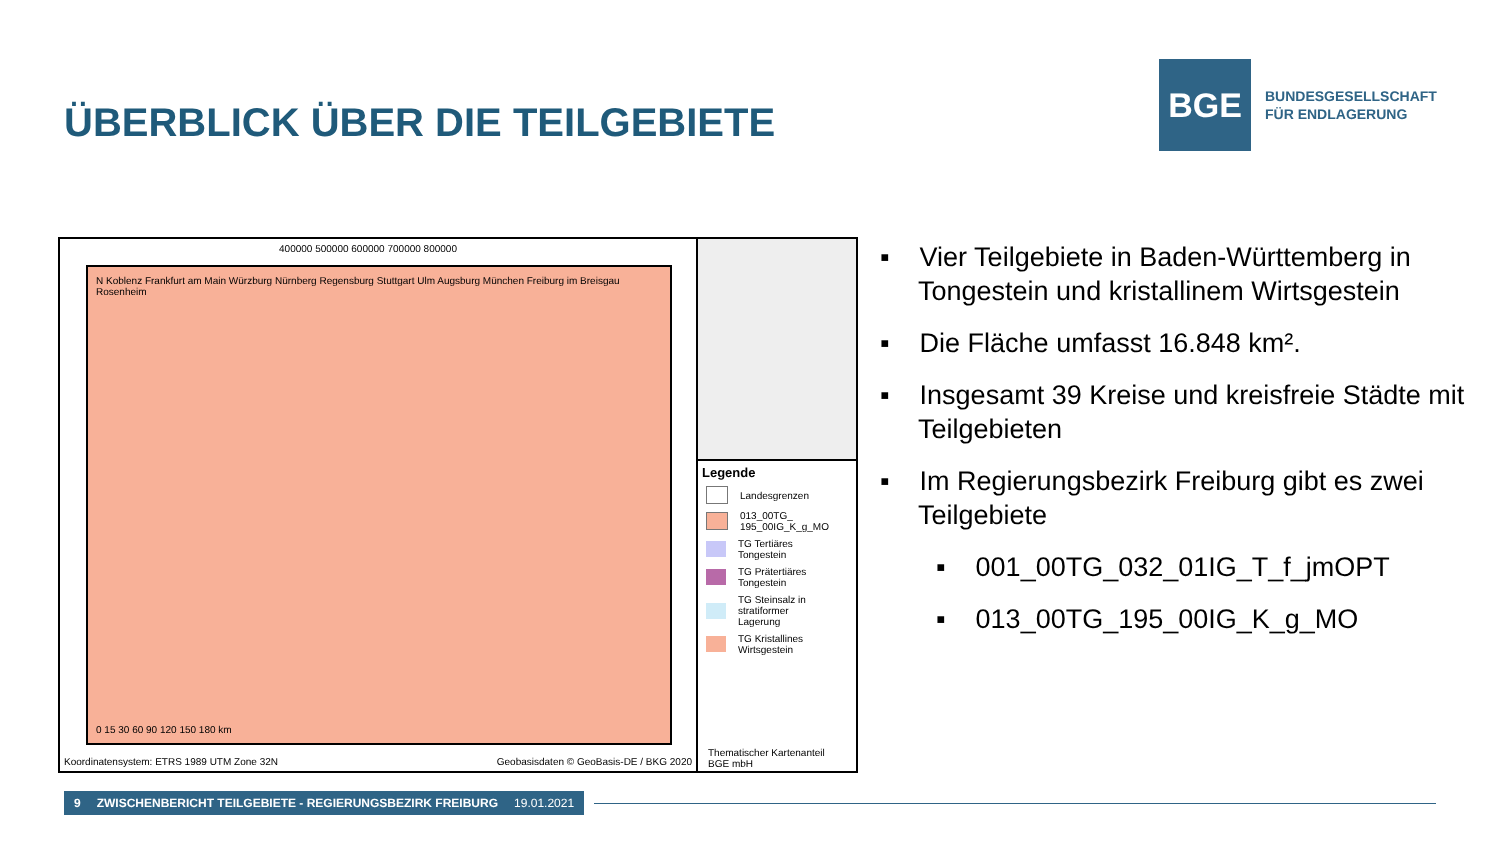ÜBERBLICK ÜBER DIE TEILGEBIETE
BGE
BUNDESGESELLSCHAFT
FÜR ENDLAGERUNG
400000 500000 600000 700000 800000
N Koblenz Frankfurt am Main Würzburg Nürnberg Regensburg Stuttgart Ulm Augsburg München Freiburg im Breisgau Rosenheim
0 15 30 60 90 120 150 180 km
Koordinatensystem: ETRS 1989 UTM Zone 32N Geobasisdaten © GeoBasis-DE / BKG 2020
Legende
Landesgrenzen
013_00TG_
195_00IG_K_g_MO
TG Tertiäres
Tongestein
TG Prätertiäres
Tongestein
TG Steinsalz in
stratiformer
Lagerung
TG Kristallines
Wirtsgestein
Thematischer Kartenanteil
BGE mbH
▪ Vier Teilgebiete in Baden-Württemberg in Tongestein und kristallinem Wirtsgestein
▪ Die Fläche umfasst 16.848 km².
▪ Insgesamt 39 Kreise und kreisfreie Städte mit Teilgebieten
▪ Im Regierungsbezirk Freiburg gibt es zwei Teilgebiete
▪ 001_00TG_032_01IG_T_f_jmOPT
▪ 013_00TG_195_00IG_K_g_MO
9 ZWISCHENBERICHT TEILGEBIETE - REGIERUNGSBEZIRK FREIBURG 19.01.2021